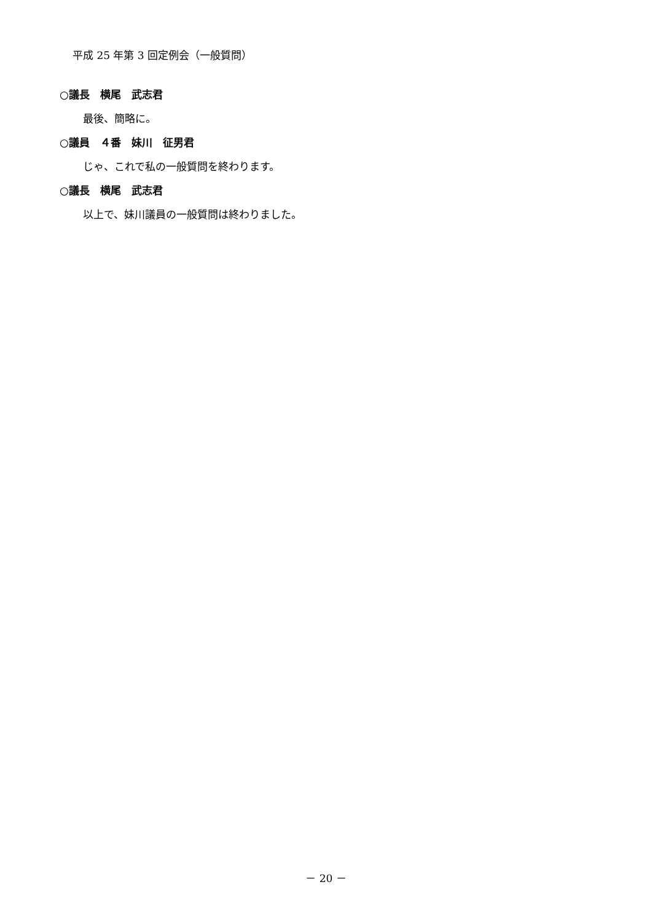平成 25 年第 3 回定例会（一般質問）
○議長　横尾　武志君
最後、簡略に。
○議員　４番　妹川　征男君
じゃ、これで私の一般質問を終わります。
○議長　横尾　武志君
以上で、妹川議員の一般質問は終わりました。
－ 20 －